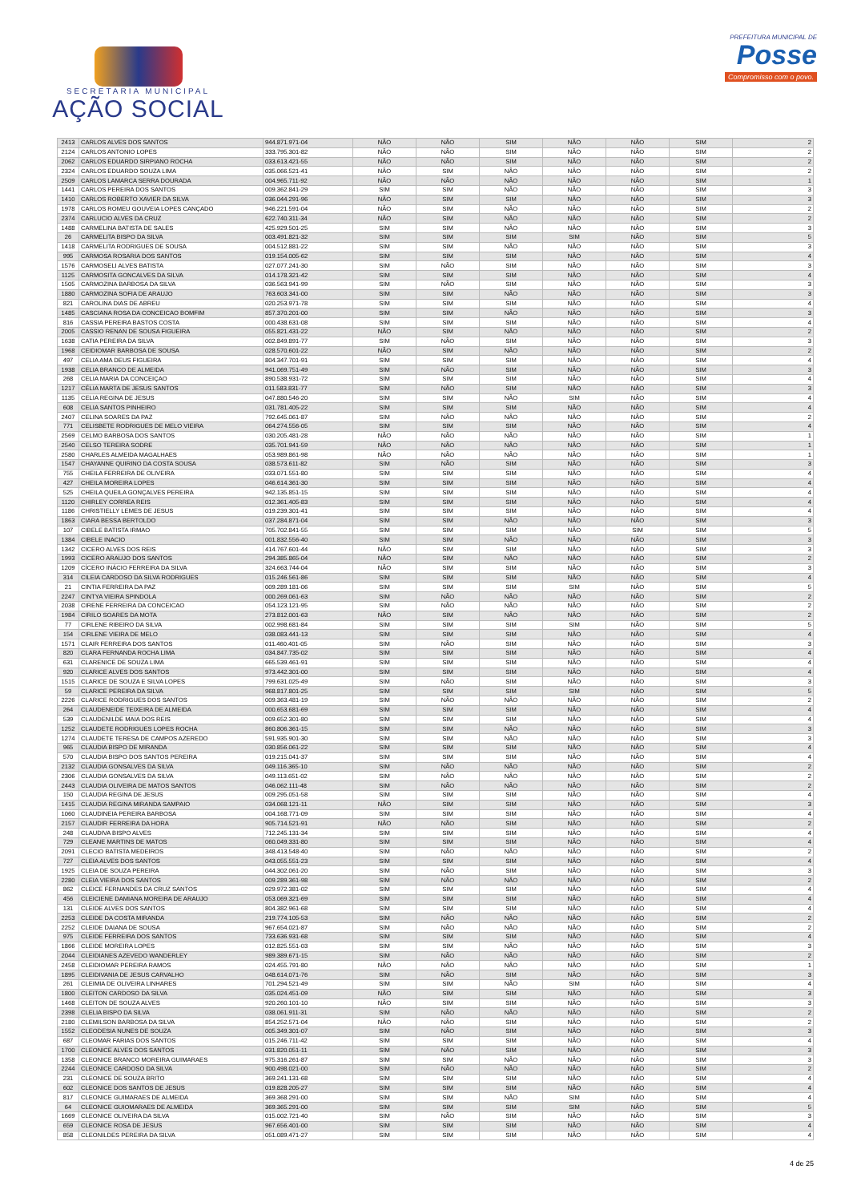SECRETARIA MUNICIPAL
AÇÃO SOCIAL
PREFEITURA MUNICIPAL DE
Posse
Compromisso com o povo.
| 2413 | CARLOS ALVES DOS SANTOS | 944.871.971-04 | NÃO | NÃO | SIM | NÃO | NÃO | SIM | 2 |
| 2124 | CARLOS ANTONIO LOPES | 333.795.301-82 | NÃO | NÃO | SIM | NÃO | NÃO | SIM | 2 |
| 2062 | CARLOS EDUARDO SIRPIANO ROCHA | 033.613.421-55 | NÃO | NÃO | SIM | NÃO | NÃO | SIM | 2 |
| 2324 | CARLOS EDUARDO SOUZA LIMA | 035.066.521-41 | NÃO | SIM | NÃO | NÃO | NÃO | SIM | 2 |
| 2509 | CARLOS LAMARCA SERRA DOURADA | 004.965.711-92 | NÃO | NÃO | NÃO | NÃO | NÃO | SIM | 1 |
| 1441 | CARLOS PEREIRA DOS SANTOS | 009.362.841-29 | SIM | SIM | NÃO | NÃO | NÃO | SIM | 3 |
| 1410 | CARLOS ROBERTO XAVIER DA SILVA | 036.044.291-96 | NÃO | SIM | SIM | NÃO | NÃO | SIM | 3 |
| 1978 | CARLOS ROMEU GOUVEIA LOPES CANÇADO | 946.221.591-04 | NÃO | SIM | NÃO | NÃO | NÃO | SIM | 2 |
| 2374 | CARLUCIO ALVES DA CRUZ | 622.740.311-34 | NÃO | SIM | NÃO | NÃO | NÃO | SIM | 2 |
| 1488 | CARMELINA BATISTA DE SALES | 425.929.501-25 | SIM | SIM | NÃO | NÃO | NÃO | SIM | 3 |
| 26 | CARMELITA BISPO DA SILVA | 003.491.821-32 | SIM | SIM | SIM | SIM | NÃO | SIM | 5 |
| 1418 | CARMELITA RODRIGUES DE SOUSA | 004.512.881-22 | SIM | SIM | NÃO | NÃO | NÃO | SIM | 3 |
| 995 | CARMOSA ROSARIA DOS SANTOS | 019.154.005-62 | SIM | SIM | SIM | NÃO | NÃO | SIM | 4 |
| 1576 | CARMOSELI ALVES BATISTA | 027.077.241-30 | SIM | NÃO | SIM | NÃO | NÃO | SIM | 3 |
| 1125 | CARMOSITA GONCALVES DA SILVA | 014.178.321-42 | SIM | SIM | SIM | NÃO | NÃO | SIM | 4 |
| 1505 | CARMOZINA BARBOSA DA SILVA | 036.563.941-99 | SIM | NÃO | SIM | NÃO | NÃO | SIM | 3 |
| 1880 | CARMOZINA SOFIA DE ARAUJO | 763.603.341-00 | SIM | SIM | NÃO | NÃO | NÃO | SIM | 3 |
| 821 | CAROLINA DIAS DE ABREU | 020.253.971-78 | SIM | SIM | SIM | NÃO | NÃO | SIM | 4 |
| 1485 | CASCIANA ROSA DA CONCEICAO BOMFIM | 857.370.201-00 | SIM | SIM | NÃO | NÃO | NÃO | SIM | 3 |
| 816 | CASSIA PEREIRA BASTOS COSTA | 000.438.631-08 | SIM | SIM | SIM | NÃO | NÃO | SIM | 4 |
| 2005 | CASSIO RENAN DE SOUSA FIGUEIRA | 055.821.431-22 | NÃO | SIM | NÃO | NÃO | NÃO | SIM | 2 |
| 1638 | CATIA PEREIRA DA SILVA | 002.849.891-77 | SIM | NÃO | SIM | NÃO | NÃO | SIM | 3 |
| 1968 | CEIDIOMAR BARBOSA DE SOUSA | 028.570.601-22 | NÃO | SIM | NÃO | NÃO | NÃO | SIM | 2 |
| 497 | CELIA AMA DEUS FIGUEIRA | 804.347.701-91 | SIM | SIM | SIM | NÃO | NÃO | SIM | 4 |
| 1938 | CELIA BRANCO DE ALMEIDA | 941.069.751-49 | SIM | NÃO | SIM | NÃO | NÃO | SIM | 3 |
| 268 | CELIA MARIA DA CONCEIÇAO | 890.538.931-72 | SIM | SIM | SIM | NÃO | NÃO | SIM | 4 |
| 1217 | CÉLIA MARTA DE JESUS SANTOS | 011.583.831-77 | SIM | NÃO | SIM | NÃO | NÃO | SIM | 3 |
| 1135 | CELIA REGINA DE JESUS | 047.880.546-20 | SIM | SIM | NÃO | SIM | NÃO | SIM | 4 |
| 608 | CELIA SANTOS PINHEIRO | 031.781.405-22 | SIM | SIM | SIM | NÃO | NÃO | SIM | 4 |
| 2407 | CELINA SOARES DA PAZ | 792.645.061-87 | SIM | NÃO | NÃO | NÃO | NÃO | SIM | 2 |
| 771 | CELISBETE RODRIGUES DE MELO VIEIRA | 064.274.556-05 | SIM | SIM | SIM | NÃO | NÃO | SIM | 4 |
| 2569 | CELMO BARBOSA DOS SANTOS | 030.205.481-28 | NÃO | NÃO | NÃO | NÃO | NÃO | SIM | 1 |
| 2540 | CELSO TEREIRA SODRE | 035.701.941-59 | NÃO | NÃO | NÃO | NÃO | NÃO | SIM | 1 |
| 2580 | CHARLES ALMEIDA MAGALHAES | 053.989.861-98 | NÃO | NÃO | NÃO | NÃO | NÃO | SIM | 1 |
| 1547 | CHAYANNE QUIRINO DA COSTA SOUSA | 038.573.611-82 | SIM | NÃO | SIM | NÃO | NÃO | SIM | 3 |
| 755 | CHEILA FERREIRA DE OLIVEIRA | 033.071.551-80 | SIM | SIM | SIM | NÃO | NÃO | SIM | 4 |
| 427 | CHEILA MOREIRA LOPES | 046.614.361-30 | SIM | SIM | SIM | NÃO | NÃO | SIM | 4 |
| 525 | CHEILA QUEILA GONÇALVES PEREIRA | 942.135.851-15 | SIM | SIM | SIM | NÃO | NÃO | SIM | 4 |
| 1120 | CHIRLEY CORREA REIS | 012.361.405-83 | SIM | SIM | SIM | NÃO | NÃO | SIM | 4 |
| 1186 | CHRISTIELLY LEMES DE JESUS | 019.239.301-41 | SIM | SIM | SIM | NÃO | NÃO | SIM | 4 |
| 1863 | CIARA BESSA BERTOLDO | 037.284.871-04 | SIM | SIM | NÃO | NÃO | NÃO | SIM | 3 |
| 107 | CIBELE BATISTA IRMAO | 705.702.841-55 | SIM | SIM | SIM | NÃO | SIM | SIM | 5 |
| 1384 | CIBELE INACIO | 001.832.556-40 | SIM | SIM | NÃO | NÃO | NÃO | SIM | 3 |
| 1342 | CICERO ALVES DOS REIS | 414.767.601-44 | NÃO | SIM | SIM | NÃO | NÃO | SIM | 3 |
| 1993 | CICERO ARAUJO DOS SANTOS | 294.385.865-04 | NÃO | SIM | NÃO | NÃO | NÃO | SIM | 2 |
| 1209 | CÍCERO INÁCIO FERREIRA DA SILVA | 324.663.744-04 | NÃO | SIM | SIM | NÃO | NÃO | SIM | 3 |
| 314 | CILEIA CARDOSO DA SILVA RODRIGUES | 015.246.561-86 | SIM | SIM | SIM | NÃO | NÃO | SIM | 4 |
| 21 | CINTIA FERREIRA DA PAZ | 009.289.181-06 | SIM | SIM | SIM | SIM | NÃO | SIM | 5 |
| 2247 | CINTYA VIEIRA SPINDOLA | 000.269.061-63 | SIM | NÃO | NÃO | NÃO | NÃO | SIM | 2 |
| 2038 | CIRENE FERREIRA DA CONCEICAO | 054.123.121-95 | SIM | NÃO | NÃO | NÃO | NÃO | SIM | 2 |
| 1984 | CIRILO SOARES DA MOTA | 273.812.001-63 | NÃO | SIM | NÃO | NÃO | NÃO | SIM | 2 |
| 77 | CIRLENE RIBEIRO DA SILVA | 002.998.681-84 | SIM | SIM | SIM | SIM | NÃO | SIM | 5 |
| 154 | CIRLENE VIEIRA DE MELO | 038.083.441-13 | SIM | SIM | SIM | NÃO | NÃO | SIM | 4 |
| 1571 | CLAIR FERREIRA DOS SANTOS | 011.460.401-05 | SIM | NÃO | SIM | NÃO | NÃO | SIM | 3 |
| 820 | CLARA FERNANDA ROCHA LIMA | 034.847.735-02 | SIM | SIM | SIM | NÃO | NÃO | SIM | 4 |
| 631 | CLARENICE DE SOUZA LIMA | 665.539.461-91 | SIM | SIM | SIM | NÃO | NÃO | SIM | 4 |
| 920 | CLARICE ALVES DOS SANTOS | 973.442.301-00 | SIM | SIM | SIM | NÃO | NÃO | SIM | 4 |
| 1515 | CLARICE DE SOUZA E SILVA LOPES | 799.631.025-49 | SIM | NÃO | SIM | NÃO | NÃO | SIM | 3 |
| 59 | CLARICE PEREIRA DA SILVA | 968.817.801-25 | SIM | SIM | SIM | SIM | NÃO | SIM | 5 |
| 2226 | CLARICE RODRIGUES DOS SANTOS | 009.363.481-19 | SIM | NÃO | NÃO | NÃO | NÃO | SIM | 2 |
| 264 | CLAUDENEIDE TEIXEIRA DE ALMEIDA | 000.653.681-69 | SIM | SIM | SIM | NÃO | NÃO | SIM | 4 |
| 539 | CLAUDENILDE MAIA DOS REIS | 009.652.301-80 | SIM | SIM | SIM | NÃO | NÃO | SIM | 4 |
| 1252 | CLAUDETE RODRIGUES LOPES ROCHA | 860.806.361-15 | SIM | SIM | NÃO | NÃO | NÃO | SIM | 3 |
| 1274 | CLAUDETE TERESA DE CAMPOS AZEREDO | 591.935.901-30 | SIM | SIM | NÃO | NÃO | NÃO | SIM | 3 |
| 965 | CLAUDIA BISPO DE MIRANDA | 030.856.061-22 | SIM | SIM | SIM | NÃO | NÃO | SIM | 4 |
| 570 | CLAUDIA BISPO DOS SANTOS PEREIRA | 019.215.041-37 | SIM | SIM | SIM | NÃO | NÃO | SIM | 4 |
| 2132 | CLAUDIA GONSALVES DA SILVA | 049.116.365-10 | SIM | NÃO | NÃO | NÃO | NÃO | SIM | 2 |
| 2306 | CLAUDIA GONSALVES DA SILVA | 049.113.651-02 | SIM | NÃO | NÃO | NÃO | NÃO | SIM | 2 |
| 2443 | CLAUDIA OLIVEIRA DE MATOS SANTOS | 046.062.111-48 | SIM | NÃO | NÃO | NÃO | NÃO | SIM | 2 |
| 150 | CLAUDIA REGINA DE JESUS | 009.295.051-58 | SIM | SIM | SIM | NÃO | NÃO | SIM | 4 |
| 1415 | CLAUDIA REGINA MIRANDA SAMPAIO | 034.068.121-11 | NÃO | SIM | SIM | NÃO | NÃO | SIM | 3 |
| 1060 | CLAUDINEIA PEREIRA BARBOSA | 004.168.771-09 | SIM | SIM | SIM | NÃO | NÃO | SIM | 4 |
| 2157 | CLAUDIR FERREIRA DA HORA | 905.714.521-91 | NÃO | NÃO | SIM | NÃO | NÃO | SIM | 2 |
| 248 | CLAUDIVA BISPO ALVES | 712.245.131-34 | SIM | SIM | SIM | NÃO | NÃO | SIM | 4 |
| 729 | CLEANE MARTINS DE MATOS | 060.049.331-80 | SIM | SIM | SIM | NÃO | NÃO | SIM | 4 |
| 2091 | CLECIO BATISTA MEDEIROS | 348.413.548-40 | SIM | NÃO | NÃO | NÃO | NÃO | SIM | 2 |
| 727 | CLEIA ALVES DOS SANTOS | 043.055.551-23 | SIM | SIM | SIM | NÃO | NÃO | SIM | 4 |
| 1925 | CLEIA DE SOUZA PEREIRA | 044.302.061-20 | SIM | NÃO | SIM | NÃO | NÃO | SIM | 3 |
| 2280 | CLEIA VIEIRA DOS SANTOS | 009.289.361-98 | SIM | NÃO | NÃO | NÃO | NÃO | SIM | 2 |
| 862 | CLEICE FERNANDES DA CRUZ SANTOS | 029.972.381-02 | SIM | SIM | SIM | NÃO | NÃO | SIM | 4 |
| 456 | CLEICIENE DAMIANA MOREIRA DE ARAUJO | 053.069.321-69 | SIM | SIM | SIM | NÃO | NÃO | SIM | 4 |
| 131 | CLEIDE ALVES DOS SANTOS | 804.382.961-68 | SIM | SIM | SIM | NÃO | NÃO | SIM | 4 |
| 2253 | CLEIDE DA COSTA MIRANDA | 219.774.105-53 | SIM | NÃO | NÃO | NÃO | NÃO | SIM | 2 |
| 2252 | CLEIDE DAIANA DE SOUSA | 967.654.021-87 | SIM | NÃO | NÃO | NÃO | NÃO | SIM | 2 |
| 975 | CLEIDE FERREIRA DOS SANTOS | 733.636.931-68 | SIM | SIM | SIM | NÃO | NÃO | SIM | 4 |
| 1866 | CLEIDE MOREIRA LOPES | 012.825.551-03 | SIM | SIM | NÃO | NÃO | NÃO | SIM | 3 |
| 2044 | CLEIDIANES AZEVEDO WANDERLEY | 989.389.671-15 | SIM | NÃO | NÃO | NÃO | NÃO | SIM | 2 |
| 2458 | CLEIDIOMAR PEREIRA RAMOS | 024.455.791-80 | NÃO | NÃO | NÃO | NÃO | NÃO | SIM | 1 |
| 1895 | CLEIDIVANIA DE JESUS CARVALHO | 048.614.071-76 | SIM | NÃO | SIM | NÃO | NÃO | SIM | 3 |
| 261 | CLEIMIA DE OLIVEIRA LINHARES | 701.294.521-49 | SIM | SIM | NÃO | SIM | NÃO | SIM | 4 |
| 1800 | CLEITON CARDOSO DA SILVA | 035.024.451-09 | NÃO | SIM | SIM | NÃO | NÃO | SIM | 3 |
| 1468 | CLEITON DE SOUZA ALVES | 920.260.101-10 | NÃO | SIM | SIM | NÃO | NÃO | SIM | 3 |
| 2398 | CLELIA BISPO DA SILVA | 038.061.911-31 | SIM | NÃO | NÃO | NÃO | NÃO | SIM | 2 |
| 2180 | CLEMILSON BARBOSA DA SILVA | 854.252.571-04 | NÃO | NÃO | SIM | NÃO | NÃO | SIM | 2 |
| 1552 | CLEODESIA NUNES DE SOUZA | 005.349.301-07 | SIM | NÃO | SIM | NÃO | NÃO | SIM | 3 |
| 687 | CLEOMAR FARIAS DOS SANTOS | 015.246.711-42 | SIM | SIM | SIM | NÃO | NÃO | SIM | 4 |
| 1700 | CLEONICE ALVES DOS SANTOS | 031.820.051-11 | SIM | NÃO | SIM | NÃO | NÃO | SIM | 3 |
| 1358 | CLEONICE BRANCO MOREIRA GUIMARAES | 975.316.261-87 | SIM | SIM | NÃO | NÃO | NÃO | SIM | 3 |
| 2244 | CLEONICE CARDOSO DA SILVA | 900.498.021-00 | SIM | NÃO | NÃO | NÃO | NÃO | SIM | 2 |
| 231 | CLEONICE DE SOUZA BRITO | 369.241.131-68 | SIM | SIM | SIM | NÃO | NÃO | SIM | 4 |
| 602 | CLEONICE DOS SANTOS DE JESUS | 019.828.205-27 | SIM | SIM | SIM | NÃO | NÃO | SIM | 4 |
| 817 | CLEONICE GUIMARAES DE ALMEIDA | 369.368.291-00 | SIM | SIM | NÃO | SIM | NÃO | SIM | 4 |
| 64 | CLEONICE GUIOMARAES DE ALMEIDA | 369.365.291-00 | SIM | SIM | SIM | SIM | NÃO | SIM | 5 |
| 1669 | CLEONICE OLIVEIRA DA SILVA | 015.002.721-40 | SIM | NÃO | SIM | NÃO | NÃO | SIM | 3 |
| 659 | CLEONICE ROSA DE JESUS | 967.656.401-00 | SIM | SIM | SIM | NÃO | NÃO | SIM | 4 |
| 858 | CLEONILDES PEREIRA DA SILVA | 051.089.471-27 | SIM | SIM | SIM | NÃO | NÃO | SIM | 4 |
4 de 25